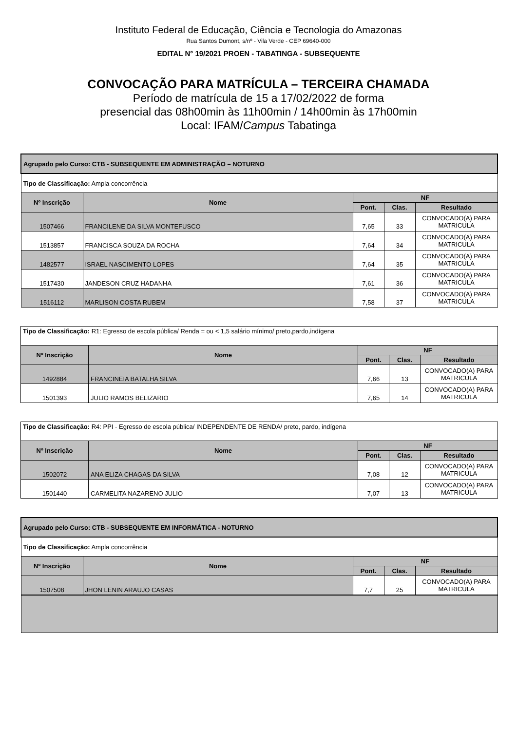Instituto Federal de Educação, Ciência e Tecnologia do Amazonas
Rua Santos Dumont, s/nº - Vila Verde - CEP 69640-000
EDITAL N° 19/2021 PROEN - TABATINGA - SUBSEQUENTE
CONVOCAÇÃO PARA MATRÍCULA – TERCEIRA CHAMADA
Período de matrícula de 15 a 17/02/2022 de forma
presencial das 08h00min às 11h00min / 14h00min às 17h00min
Local: IFAM/Campus Tabatinga
| Agrupado pelo Curso: CTB - SUBSEQUENTE EM ADMINISTRAÇÃO – NOTURNO | | | | |
| Tipo de Classificação: Ampla concorrência | | | | |
| Nº Inscrição | Nome | NF | | |
| | | Pont. | Clas. | Resultado |
| 1507466 | FRANCILENE DA SILVA MONTEFUSCO | 7,65 | 33 | CONVOCADO(A) PARA MATRICULA |
| 1513857 | FRANCISCA SOUZA DA ROCHA | 7,64 | 34 | CONVOCADO(A) PARA MATRICULA |
| 1482577 | ISRAEL NASCIMENTO LOPES | 7,64 | 35 | CONVOCADO(A) PARA MATRICULA |
| 1517430 | JANDESON CRUZ HADANHA | 7,61 | 36 | CONVOCADO(A) PARA MATRICULA |
| 1516112 | MARLISON COSTA RUBEM | 7,58 | 37 | CONVOCADO(A) PARA MATRICULA |
| Tipo de Classificação: R1: Egresso de escola pública/ Renda = ou < 1,5 salário mínimo/ preto,pardo,indígena | | | | |
| Nº Inscrição | Nome | NF | | |
| | | Pont. | Clas. | Resultado |
| 1492884 | FRANCINEIA BATALHA SILVA | 7,66 | 13 | CONVOCADO(A) PARA MATRICULA |
| 1501393 | JULIO RAMOS BELIZARIO | 7,65 | 14 | CONVOCADO(A) PARA MATRICULA |
| Tipo de Classificação: R4: PPI - Egresso de escola pública/ INDEPENDENTE DE RENDA/ preto, pardo, indígena | | | | |
| Nº Inscrição | Nome | NF | | |
| | | Pont. | Clas. | Resultado |
| 1502072 | ANA ELIZA CHAGAS DA SILVA | 7,08 | 12 | CONVOCADO(A) PARA MATRICULA |
| 1501440 | CARMELITA NAZARENO JULIO | 7,07 | 13 | CONVOCADO(A) PARA MATRICULA |
| Agrupado pelo Curso: CTB - SUBSEQUENTE EM INFORMÁTICA - NOTURNO | | | | |
| Tipo de Classificação: Ampla concorrência | | | | |
| Nº Inscrição | Nome | NF | | |
| | | Pont. | Clas. | Resultado |
| 1507508 | JHON LENIN ARAUJO CASAS | 7,7 | 25 | CONVOCADO(A) PARA MATRICULA |